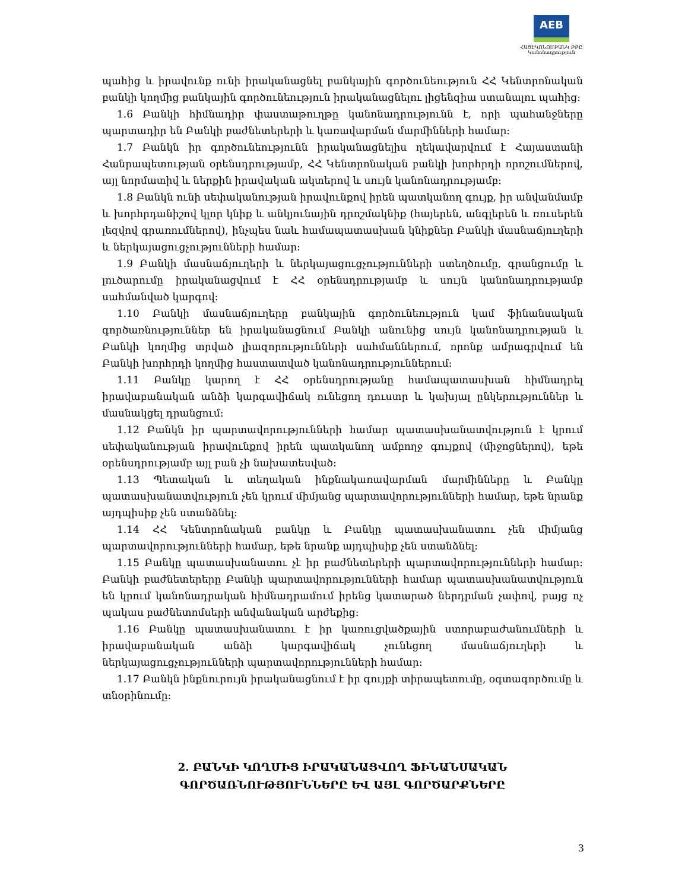AEB
ՀԱՅԷԿՈՆՈՄԲԱՆԿ ԲԲԸ
Կանոնադրություն
պահից և իրավունք ունի իրականացնել բանկային գործունեություն ՀՀ Կենտրոնական բանկի կողմից բանկային գործունեություն իրականացնելու լիցենզիա ստանալու պահից:
1.6 Բանկի հիմնադիր փաստաթուղթը կանոնադրությունն է, որի պահանջները պարտադիր են Բանկի բաժնետերերի և կառավարման մարմինների համար:
1.7 Բանկն իր գործունեությունն իրականացնելիս ղեկավարվում է Հայաստանի Հանրապետության օրենսդրությամբ, ՀՀ Կենտրոնական բանկի խորհրդի որոշումներով, այլ նորմատիվ և ներքին իրավական ակտերով և սույն կանոնադրությամբ:
1.8 Բանկն ունի սեփականության իրավունքով իրեն պատկանող գույք, իր անվանմամբ և խորհրդանիշով կլոր կնիք և անկյունային դրոշմակնիք (հայերեն, անգլերեն և ռուսերեն լեզվով գրառումներով), ինչպես նաև համապատասխան կնիքներ Բանկի մասնաճյուղերի և ներկայացուցչությունների համար:
1.9 Բանկի մասնաճյուղերի և ներկայացուցչությունների ստեղծումը, գրանցումը և լուծարումը իրականացվում է ՀՀ օրենսդրությամբ և սույն կանոնադրությամբ սահմանված կարգով:
1.10 Բանկի մասնաճյուղերը բանկային գործունեություն կամ ֆինանսական գործառնություններ են իրականացնում Բանկի անունից սույն կանոնադրության և Բանկի կողմից տրված լիազորությունների սահմաններում, որոնք ամրագրվում են Բանկի խորհրդի կողմից հաստատված կանոնադրություններում:
1.11 Բանկը կարող է ՀՀ օրենսդրությանը համապատասխան հիմնադրել իրավաբանական անձի կարգավիճակ ունեցող դուստր և կախյալ ընկերություններ և մասնակցել դրանցում:
1.12 Բանկն իր պարտավորությունների համար պատասխանատվություն է կրում սեփականության իրավունքով իրեն պատկանող ամբողջ գույքով (միջոցներով), եթե օրենսդրությամբ այլ բան չի նախատեսված:
1.13 Պետական և տեղական ինքնակառավարման մարմինները և Բանկը պատասխանատվություն չեն կրում միմյանց պարտավորությունների համար, եթե նրանք այդպիսիք չեն ստանձնել:
1.14 ՀՀ Կենտրոնական բանկը և Բանկը պատասխանատու չեն միմյանց պարտավորությունների համար, եթե նրանք այդպիսիք չեն ստանձնել:
1.15 Բանկը պատասխանատու չէ իր բաժնետերերի պարտավորությունների համար: Բանկի բաժնետերերը Բանկի պարտավորությունների համար պատասխանատվություն են կրում կանոնադրական հիմնադրամում իրենց կատարած ներդրման չափով, բայց ոչ պակաս բաժնետոմսերի անվանական արժեքից:
1.16 Բանկը պատասխանատու է իր կառուցվածքային ստորաբաժանումների և իրավաբանական անձի կարգավիճակ չունեցող մասնաճյուղերի և ներկայացուցչությունների պարտավորությունների համար:
1.17 Բանկն ինքնուրույն իրականացնում է իր գույքի տիրապետումը, օգտագործումը և տնօրինումը:
2. ԲԱՆԿԻ ԿՈՂՄԻՑ ԻՐԱԿԱՆԱՑՎՈՂ ՖԻՆԱՆՍԱԿԱՆ
ԳՈՐԾԱՌՆՈՒԹՅՈՒՆՆԵՐԸ ԵՎ ԱՅԼ ԳՈՐԾԱՐՔՆԵՐԸ
3